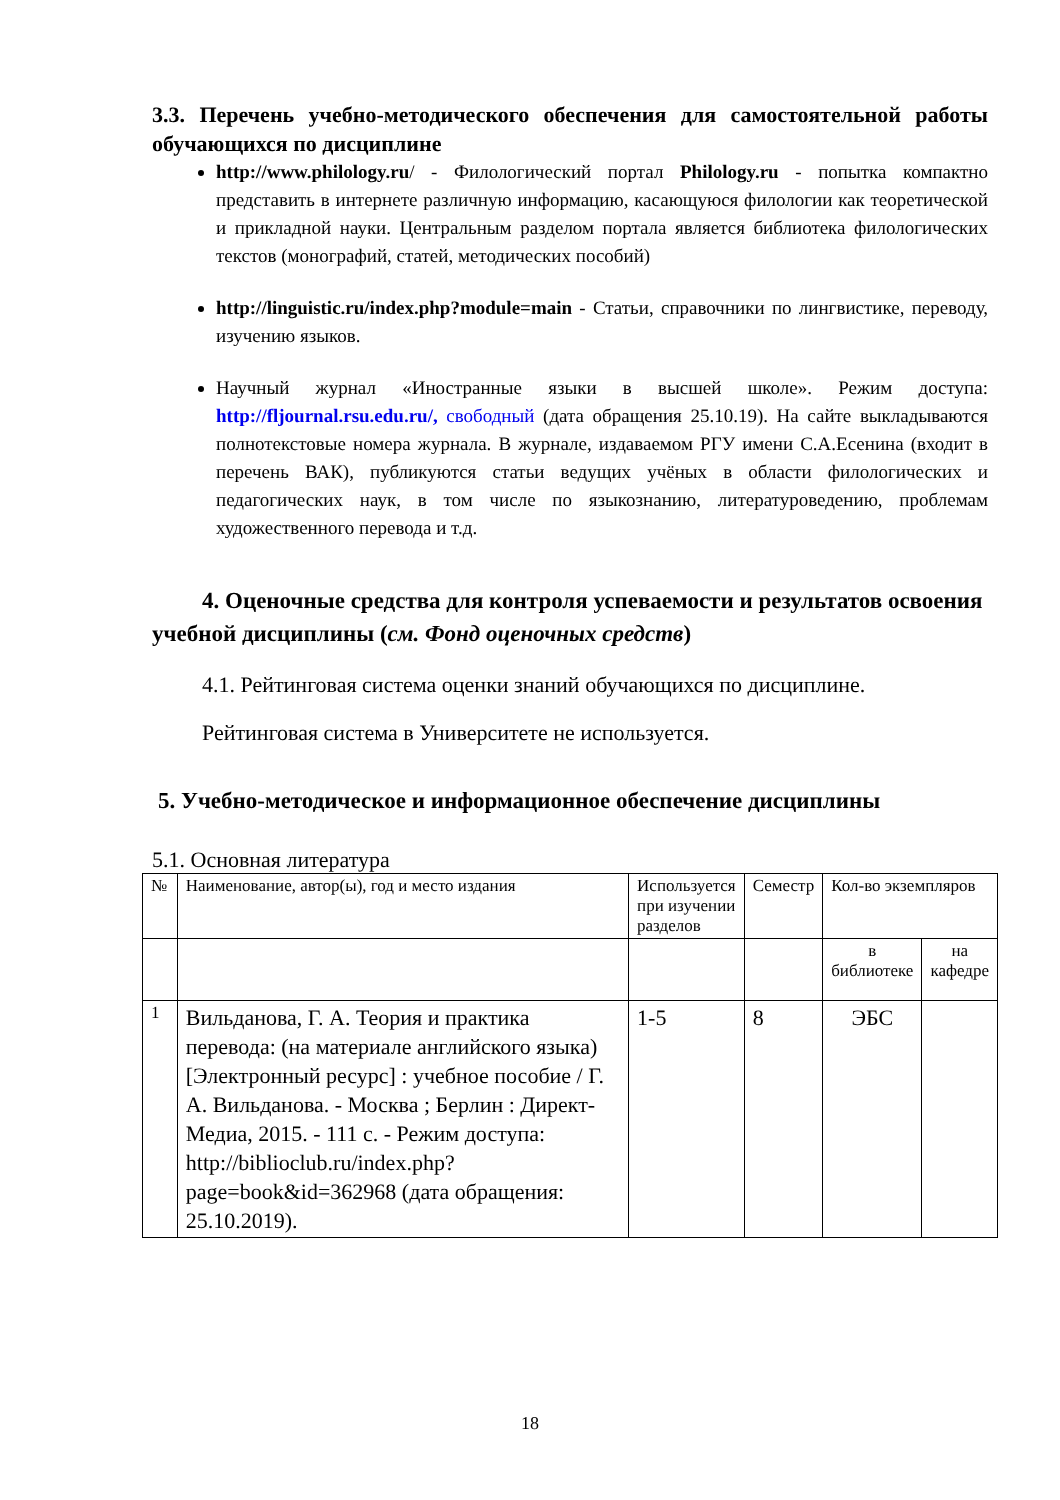3.3. Перечень учебно-методического обеспечения для самостоятельной работы обучающихся по дисциплине
http://www.philology.ru/ - Филологический портал Philology.ru - попытка компактно представить в интернете различную информацию, касающуюся филологии как теоретической и прикладной науки. Центральным разделом портала является библиотека филологических текстов (монографий, статей, методических пособий)
http://linguistic.ru/index.php?module=main - Статьи, справочники по лингвистике, переводу, изучению языков.
Научный журнал «Иностранные языки в высшей школе». Режим доступа: http://fljournal.rsu.edu.ru/, свободный (дата обращения 25.10.19). На сайте выкладываются полнотекстовые номера журнала. В журнале, издаваемом РГУ имени С.А.Есенина (входит в перечень ВАК), публикуются статьи ведущих учёных в области филологических и педагогических наук, в том числе по языкознанию, литературоведению, проблемам художественного перевода и т.д.
4. Оценочные средства для контроля успеваемости и результатов освоения учебной дисциплины (см. Фонд оценочных средств)
4.1. Рейтинговая система оценки знаний обучающихся по дисциплине.
Рейтинговая система в Университете не используется.
5. Учебно-методическое и информационное обеспечение дисциплины
5.1. Основная литература
| № | Наименование, автор(ы), год и место издания | Используется при изучении разделов | Семестр | Кол-во экземпляров | |
| | | | | в библиотеке | на кафедре |
| 1 | Вильданова, Г. А. Теория и практика перевода: (на материале английского языка) [Электронный ресурс] : учебное пособие / Г. А. Вильданова. - Москва ; Берлин : Директ-Медиа, 2015. - 111 с. - Режим доступа: http://biblioclub.ru/index.php?page=book&id=362968 (дата обращения: 25.10.2019). | 1-5 | 8 | ЭБС | |
18